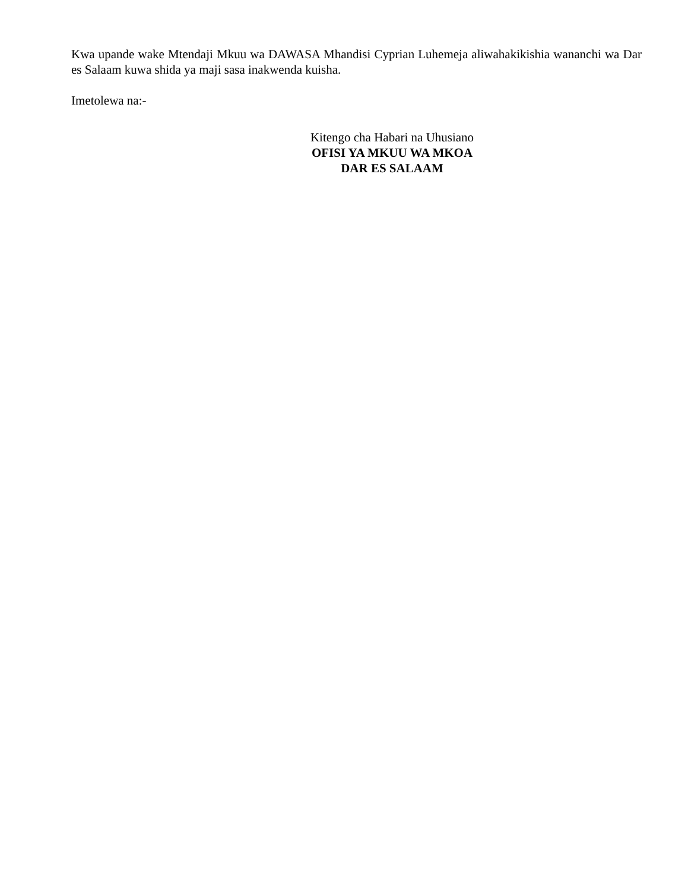Kwa upande wake Mtendaji Mkuu wa DAWASA Mhandisi Cyprian Luhemeja aliwahakikishia wananchi wa Dar es Salaam kuwa shida ya maji sasa inakwenda kuisha.
Imetolewa na:-
Kitengo cha Habari na Uhusiano
OFISI YA MKUU WA MKOA
DAR ES SALAAM